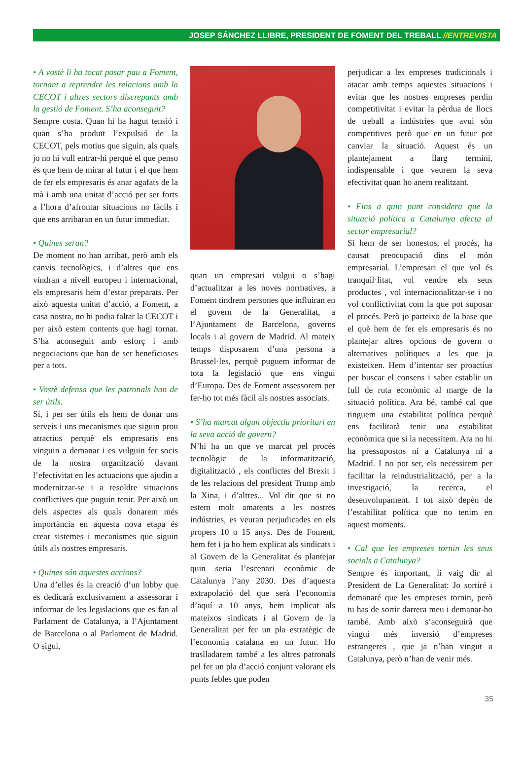JOSEP SÁNCHEZ LLIBRE, PRESIDENT DE FOMENT DEL TREBALL //ENTREVISTA
• A vostè li ha tocat posar pau a Foment, tornant a reprendre les relacions amb la CECOT i altres sectors discrepants amb la gestió de Foment. S’ha aconseguit?
Sempre costa. Quan hi ha hagut tensió i quan s’ha produït l’expulsió de la CECOT, pels motius que siguin, als quals jo no hi vull entrar-hi perquè el que penso és que hem de mirar al futur i el que hem de fer els empresaris és anar agafats de la mà i amb una unitat d’acció per ser forts a l’hora d’afrontar situacions no fàcils i que ens arribaran en un futur immediat.
• Quines seran?
De moment no han arribat, però amb els canvis tecnològics, i d’altres que ens vindran a nivell europeu i internacional, els empresaris hem d’estar preparats. Per això aquesta unitat d’acció, a Foment, a casa nostra, no hi podia faltar la CECOT i per això estem contents que hagi tornat. S’ha aconseguit amb esforç i amb negociacions que han de ser beneficioses per a tots.
• Vostè defensa que les patronals han de ser útils.
Sí, i per ser útils els hem de donar uns serveis i uns mecanismes que siguin prou atractius perquè els empresaris ens vinguin a demanar i es vulguin fer socis de la nostra organització davant l’efectivitat en les actuacions que ajudin a modernitzar-se i a resoldre situacions conflictives que puguin tenir. Per això un dels aspectes als quals donarem més importància en aquesta nova etapa és crear sistemes i mecanismes que siguin útils als nostres empresaris.
• Quines són aquestes accions?
Una d’elles és la creació d’un lobby que es dedicarà exclusivament a assessorar i informar de les legislacions que es fan al Parlament de Catalunya, a l’Ajuntament de Barcelona o al Parlament de Madrid. O sigui,
quan un empresari vulgui o s’hagi d’actualitzar a les noves normatives, a Foment tindrem persones que influiran en el govern de la Generalitat, a l’Ajuntament de Barcelona, governs locals i al govern de Madrid. Al mateix temps disposarem d’una persona a Brussel·les, perquè puguem informar de tota la legislació que ens vingui d’Europa. Des de Foment assessorem per fer-ho tot més fàcil als nostres associats.
• S’ha marcat algun objectiu prioritari en la seva acció de govern?
N’hi ha un que ve marcat pel procés tecnològic de la informatització, digitalització , els conflictes del Brexit i de les relacions del president Trump amb la Xina, i d’altres... Vol dir que si no estem molt amatents a les nostres indústries, es veuran perjudicades en els propers 10 o 15 anys. Des de Foment, hem fet i ja ho hem explicat als sindicats i al Govern de la Generalitat és plantejar quin seria l’escenari econòmic de Catalunya l’any 2030. Des d’aquesta extrapolació del que serà l’economia d’aquí a 10 anys, hem implicat als mateixos sindicats i al Govern de la Generalitat per fer un pla estratègic de l’economia catalana en un futur. Ho traslladarem també a les altres patronals pel fer un pla d’acció conjunt valorant els punts febles que poden
perjudicar a les empreses tradicionals i atacar amb temps aquestes situacions i evitar que les nostres empreses perdin competitivitat i evitar la pèrdua de llocs de treball a indústries que avui són competitives però que en un futur pot canviar la situació. Aquest és un plantejament a llarg termini, indispensable i que veurem la seva efectivitat quan ho anem realitzant.
• Fins a quin punt considera que la situació política a Catalunya afecta al sector empresarial?
Si hem de ser honestos, el procés, ha causat preocupació dins el món empresarial. L’empresari el que vol és tranquil·litat, vol vendre els seus productes , vol internacionalitzar-se i no vol conflictivitat com la que pot suposar el procés. Però jo parteixo de la base que el què hem de fer els empresaris és no plantejar altres opcions de govern o alternatives polítiques a les que ja existeixen. Hem d’intentar ser proactius per buscar el consens i saber establir un full de ruta econòmic al marge de la situació política. Ara bé, també cal que tinguem una estabilitat política perquè ens facilitarà tenir una estabilitat econòmica que si la necessitem. Ara no hi ha pressupostos ni a Catalunya ni a Madrid. I no pot ser, els necessitem per facilitar la reindustrialització, per a la investigació, la recerca, el desenvolupament. I tot això depèn de l’estabilitat política que no tenim en aquest moments.
• Cal que les empreses tornin les seus socials a Catalunya?
Sempre és important, li vaig dir al President de La Generalitat: Jo sortiré i demanaré que les empreses tornin, però tu has de sortir darrera meu i demanar-ho també. Amb això s’aconseguirà que vingui més inversió d’empreses estrangeres , que ja n’han vingut a Catalunya, però n’han de venir més.
35